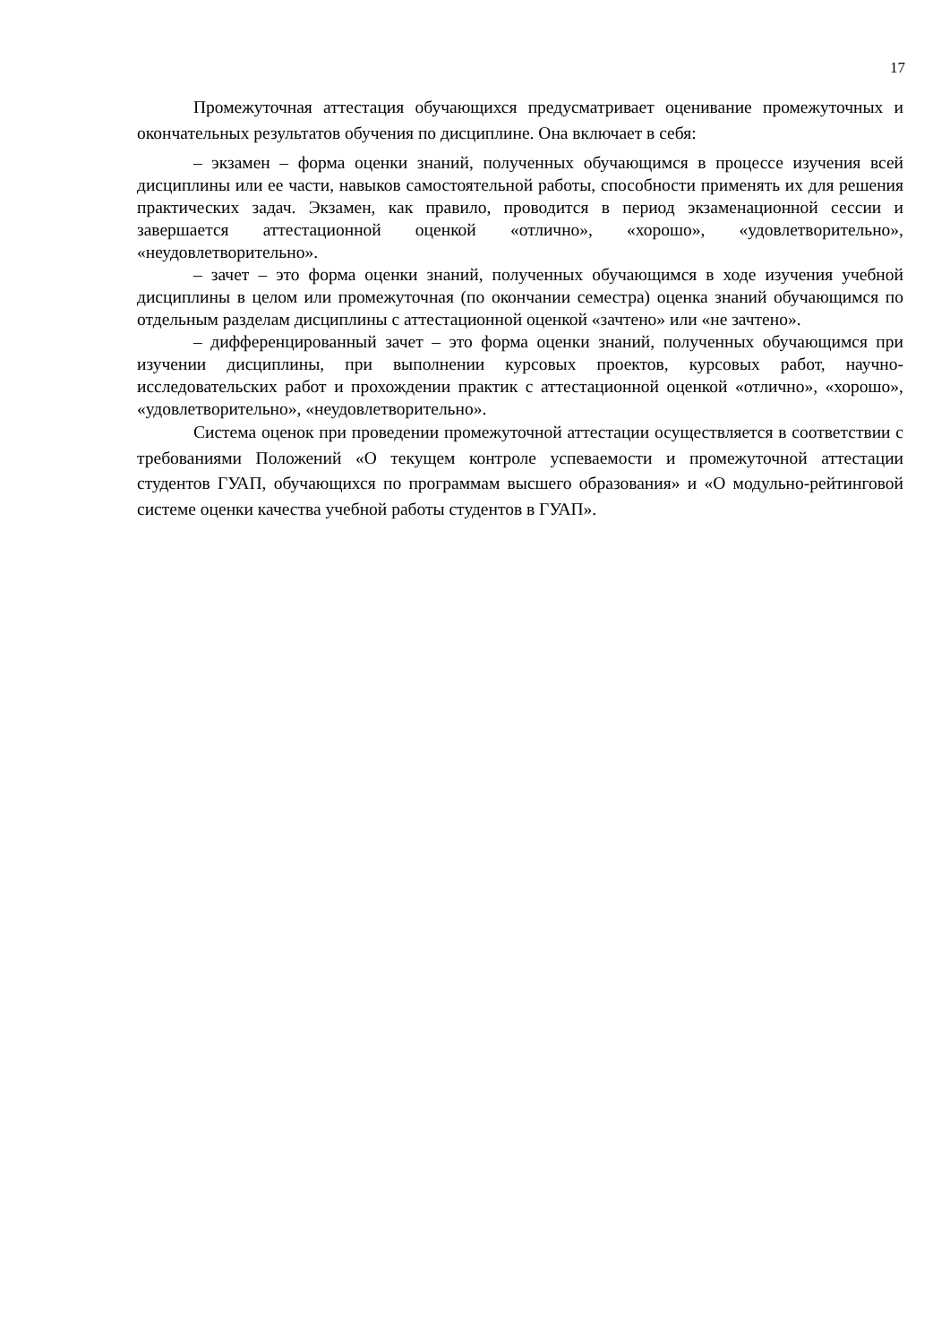17
Промежуточная аттестация обучающихся предусматривает оценивание промежуточных и окончательных результатов обучения по дисциплине. Она включает в себя:
– экзамен – форма оценки знаний, полученных обучающимся в процессе изучения всей дисциплины или ее части, навыков самостоятельной работы, способности применять их для решения практических задач. Экзамен, как правило, проводится в период экзаменационной сессии и завершается аттестационной оценкой «отлично», «хорошо», «удовлетворительно», «неудовлетворительно».
– зачет – это форма оценки знаний, полученных обучающимся в ходе изучения учебной дисциплины в целом или промежуточная (по окончании семестра) оценка знаний обучающимся по отдельным разделам дисциплины с аттестационной оценкой «зачтено» или «не зачтено».
– дифференцированный зачет – это форма оценки знаний, полученных обучающимся при изучении дисциплины, при выполнении курсовых проектов, курсовых работ, научно-исследовательских работ и прохождении практик с аттестационной оценкой «отлично», «хорошо», «удовлетворительно», «неудовлетворительно».
Система оценок при проведении промежуточной аттестации осуществляется в соответствии с требованиями Положений «О текущем контроле успеваемости и промежуточной аттестации студентов ГУАП, обучающихся по программам высшего образования» и «О модульно-рейтинговой системе оценки качества учебной работы студентов в ГУАП».